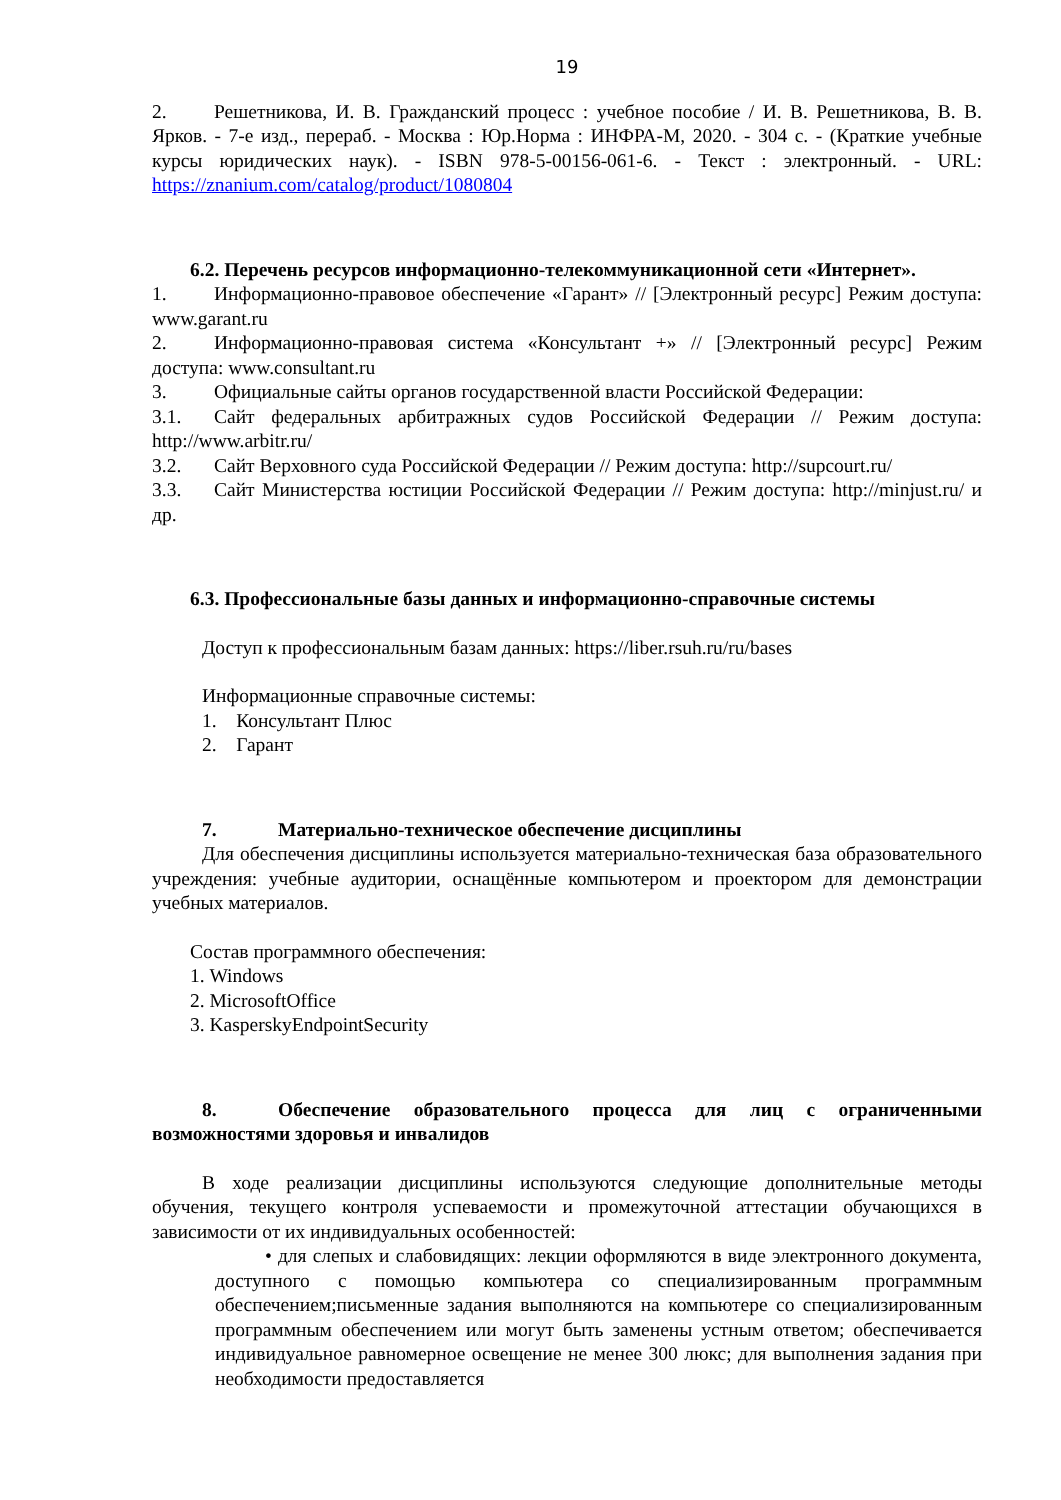19
2. Решетникова, И. В. Гражданский процесс : учебное пособие / И. В. Решетникова, В. В. Ярков. - 7-е изд., перераб. - Москва : Юр.Норма : ИНФРА-М, 2020. - 304 с. - (Краткие учебные курсы юридических наук). - ISBN 978-5-00156-061-6. - Текст : электронный. - URL: https://znanium.com/catalog/product/1080804
6.2. Перечень ресурсов информационно-телекоммуникационной сети «Интернет».
1. Информационно-правовое обеспечение «Гарант» // [Электронный ресурс] Режим доступа: www.garant.ru
2. Информационно-правовая система «Консультант +» // [Электронный ресурс] Режим доступа: www.consultant.ru
3. Официальные сайты органов государственной власти Российской Федерации:
3.1. Сайт федеральных арбитражных судов Российской Федерации // Режим доступа: http://www.arbitr.ru/
3.2. Сайт Верховного суда Российской Федерации // Режим доступа: http://supcourt.ru/
3.3. Сайт Министерства юстиции Российской Федерации // Режим доступа: http://minjust.ru/ и др.
6.3. Профессиональные базы данных и информационно-справочные системы
Доступ к профессиональным базам данных: https://liber.rsuh.ru/ru/bases
Информационные справочные системы:
1. Консультант Плюс
2. Гарант
7. Материально-техническое обеспечение дисциплины
Для обеспечения дисциплины используется материально-техническая база образовательного учреждения: учебные аудитории, оснащённые компьютером и проектором для демонстрации учебных материалов.
Состав программного обеспечения:
1. Windows
2. MicrosoftOffice
3. KasperskyEndpointSecurity
8. Обеспечение образовательного процесса для лиц с ограниченными возможностями здоровья и инвалидов
В ходе реализации дисциплины используются следующие дополнительные методы обучения, текущего контроля успеваемости и промежуточной аттестации обучающихся в зависимости от их индивидуальных особенностей:
• для слепых и слабовидящих: лекции оформляются в виде электронного документа, доступного с помощью компьютера со специализированным программным обеспечением;письменные задания выполняются на компьютере со специализированным программным обеспечением или могут быть заменены устным ответом; обеспечивается индивидуальное равномерное освещение не менее 300 люкс; для выполнения задания при необходимости предоставляется